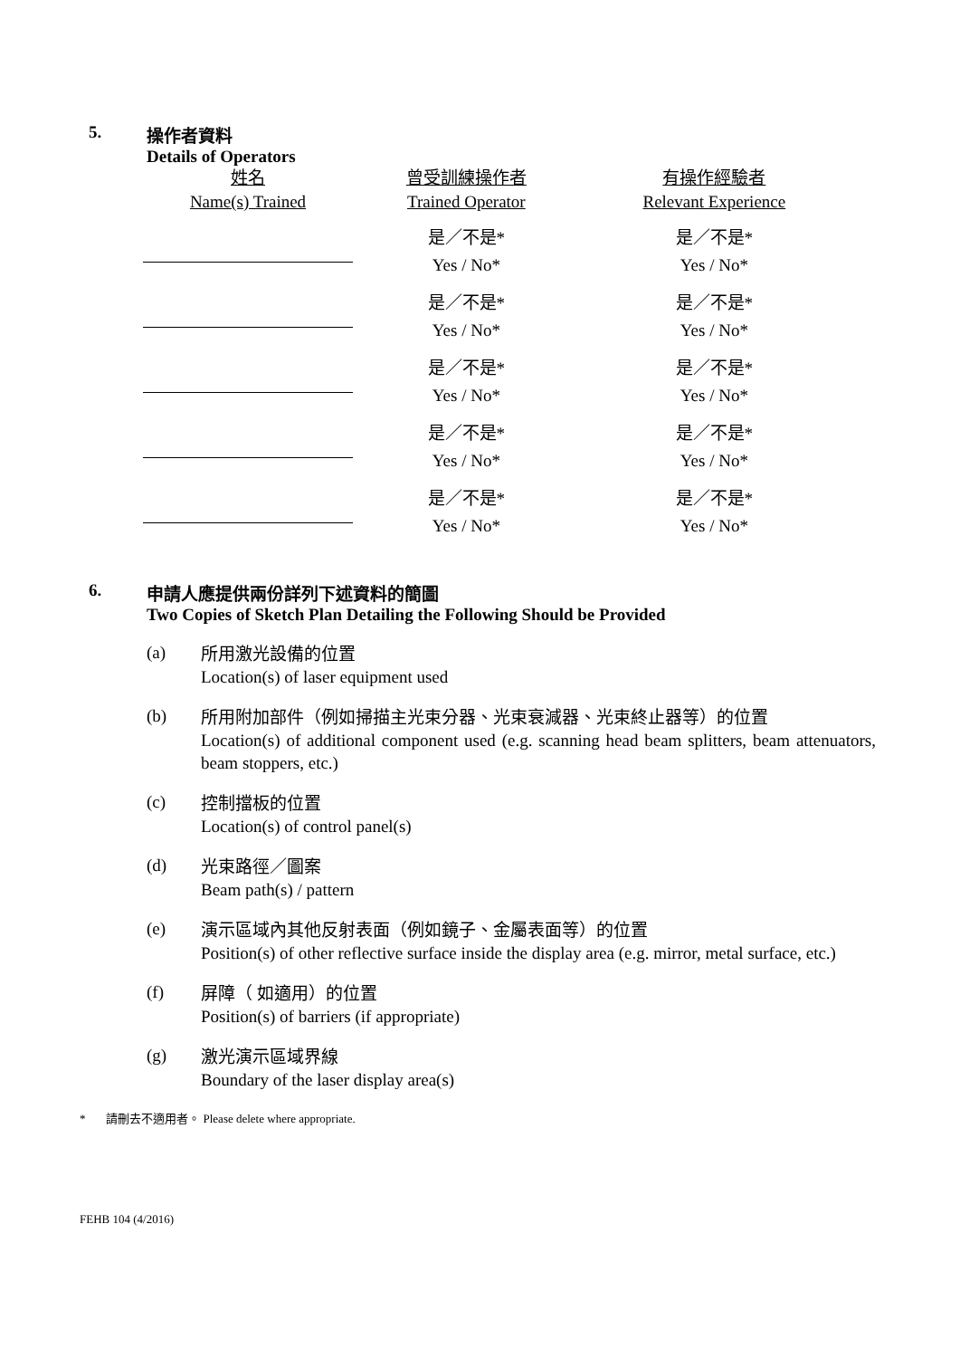5. 操作者資料
Details of Operators
| 姓名 Name(s) Trained | 曾受訓練操作者 Trained Operator | 有操作經驗者 Relevant Experience |
| --- | --- | --- |
| | 是／不是* Yes / No* | 是／不是* Yes / No* |
| | 是／不是* Yes / No* | 是／不是* Yes / No* |
| | 是／不是* Yes / No* | 是／不是* Yes / No* |
| | 是／不是* Yes / No* | 是／不是* Yes / No* |
| | 是／不是* Yes / No* | 是／不是* Yes / No* |
6. 申請人應提供兩份詳列下述資料的簡圖
Two Copies of Sketch Plan Detailing the Following Should be Provided
(a)
所用激光設備的位置
Location(s) of laser equipment used
(b)
所用附加部件（例如掃描主光束分器、光束衰減器、光束終止器等）的位置
Location(s) of additional component used (e.g. scanning head beam splitters, beam attenuators, beam stoppers, etc.)
(c)
控制擋板的位置
Location(s) of control panel(s)
(d)
光束路徑／圖案
Beam path(s) / pattern
(e)
演示區域內其他反射表面（例如鏡子、金屬表面等）的位置
Position(s) of other reflective surface inside the display area (e.g. mirror, metal surface, etc.)
(f)
屏障（ 如適用）的位置
Position(s) of barriers (if appropriate)
(g)
激光演示區域界線
Boundary of the laser display area(s)
* 請刪去不適用者。 Please delete where appropriate.
FEHB 104 (4/2016)